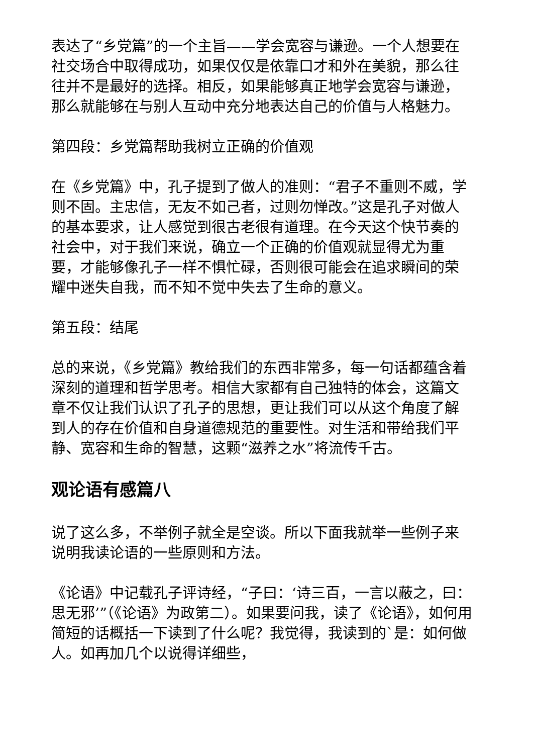表达了“乡党篇”的一个主旨——学会宽容与谦逊。一个人想要在社交场合中取得成功，如果仅仅是依靠口才和外在美貌，那么往往并不是最好的选择。相反，如果能够真正地学会宽容与谦逊，那么就能够在与别人互动中充分地表达自己的价值与人格魅力。
第四段：乡党篇帮助我树立正确的价值观
在《乡党篇》中，孔子提到了做人的准则：“君子不重则不威，学则不固。主忠信，无友不如己者，过则勿惮改。”这是孔子对做人的基本要求，让人感觉到很古老很有道理。在今天这个快节奏的社会中，对于我们来说，确立一个正确的价值观就显得尤为重要，才能够像孔子一样不惧忙碌，否则很可能会在追求瞬间的荣耀中迷失自我，而不知不觉中失去了生命的意义。
第五段：结尾
总的来说，《乡党篇》教给我们的东西非常多，每一句话都蕴含着深刻的道理和哲学思考。相信大家都有自己独特的体会，这篇文章不仅让我们认识了孔子的思想，更让我们可以从这个角度了解到人的存在价值和自身道德规范的重要性。对生活和带给我们平静、宽容和生命的智慧，这颗“滋养之水”将流传千古。
观论语有感篇八
说了这么多，不举例子就全是空谈。所以下面我就举一些例子来说明我读论语的一些原则和方法。
《论语》中记载孔子评诗经，“子曰：‘诗三百，一言以蔽之，曰：思无邪’”（《论语》为政第二）。如果要问我，读了《论语》，如何用简短的话概括一下读到了什么呢？我觉得，我读到的`是：如何做人。如再加几个以说得详细些，